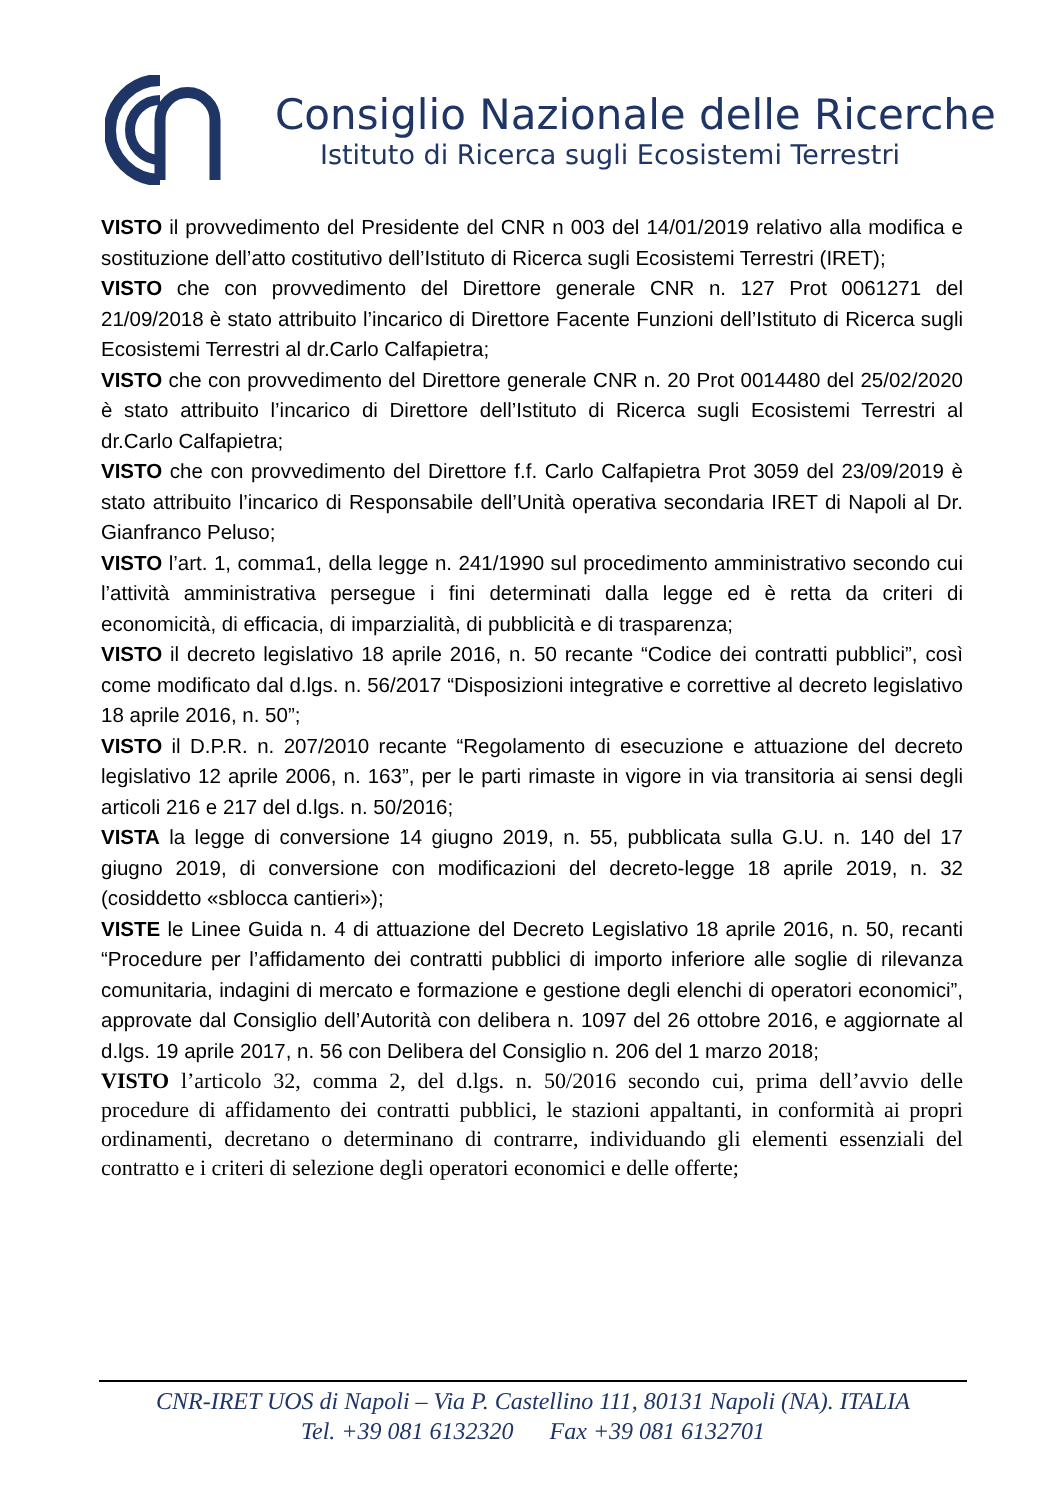Consiglio Nazionale delle Ricerche
Istituto di Ricerca sugli Ecosistemi Terrestri
VISTO il provvedimento del Presidente del CNR n 003 del 14/01/2019 relativo alla modifica e sostituzione dell’atto costitutivo dell’Istituto di Ricerca sugli Ecosistemi Terrestri (IRET);
VISTO che con provvedimento del Direttore generale CNR n. 127 Prot 0061271 del 21/09/2018 è stato attribuito l’incarico di Direttore Facente Funzioni dell’Istituto di Ricerca sugli Ecosistemi Terrestri al dr.Carlo Calfapietra;
VISTO che con provvedimento del Direttore generale CNR n. 20 Prot 0014480 del 25/02/2020 è stato attribuito l’incarico di Direttore dell’Istituto di Ricerca sugli Ecosistemi Terrestri al dr.Carlo Calfapietra;
VISTO che con provvedimento del Direttore f.f. Carlo Calfapietra Prot 3059 del 23/09/2019 è stato attribuito l’incarico di Responsabile dell’Unità operativa secondaria IRET di Napoli al Dr. Gianfranco Peluso;
VISTO l’art. 1, comma1, della legge n. 241/1990 sul procedimento amministrativo secondo cui l’attività amministrativa persegue i fini determinati dalla legge ed è retta da criteri di economicità, di efficacia, di imparzialità, di pubblicità e di trasparenza;
VISTO il decreto legislativo 18 aprile 2016, n. 50 recante “Codice dei contratti pubblici”, così come modificato dal d.lgs. n. 56/2017 “Disposizioni integrative e correttive al decreto legislativo 18 aprile 2016, n. 50”;
VISTO il D.P.R. n. 207/2010 recante “Regolamento di esecuzione e attuazione del decreto legislativo 12 aprile 2006, n. 163”, per le parti rimaste in vigore in via transitoria ai sensi degli articoli 216 e 217 del d.lgs. n. 50/2016;
VISTA la legge di conversione 14 giugno 2019, n. 55, pubblicata sulla G.U. n. 140 del 17 giugno 2019, di conversione con modificazioni del decreto-legge 18 aprile 2019, n. 32 (cosiddetto «sblocca cantieri»);
VISTE le Linee Guida n. 4 di attuazione del Decreto Legislativo 18 aprile 2016, n. 50, recanti “Procedure per l’affidamento dei contratti pubblici di importo inferiore alle soglie di rilevanza comunitaria, indagini di mercato e formazione e gestione degli elenchi di operatori economici”, approvate dal Consiglio dell’Autorità con delibera n. 1097 del 26 ottobre 2016, e aggiornate al d.lgs. 19 aprile 2017, n. 56 con Delibera del Consiglio n. 206 del 1 marzo 2018;
VISTO l’articolo 32, comma 2, del d.lgs. n. 50/2016 secondo cui, prima dell’avvio delle procedure di affidamento dei contratti pubblici, le stazioni appaltanti, in conformità ai propri ordinamenti, decretano o determinano di contrarre, individuando gli elementi essenziali del contratto e i criteri di selezione degli operatori economici e delle offerte;
CNR-IRET UOS di Napoli – Via P. Castellino 111, 80131 Napoli (NA). ITALIA
Tel. +39 081 6132320 Fax +39 081 6132701